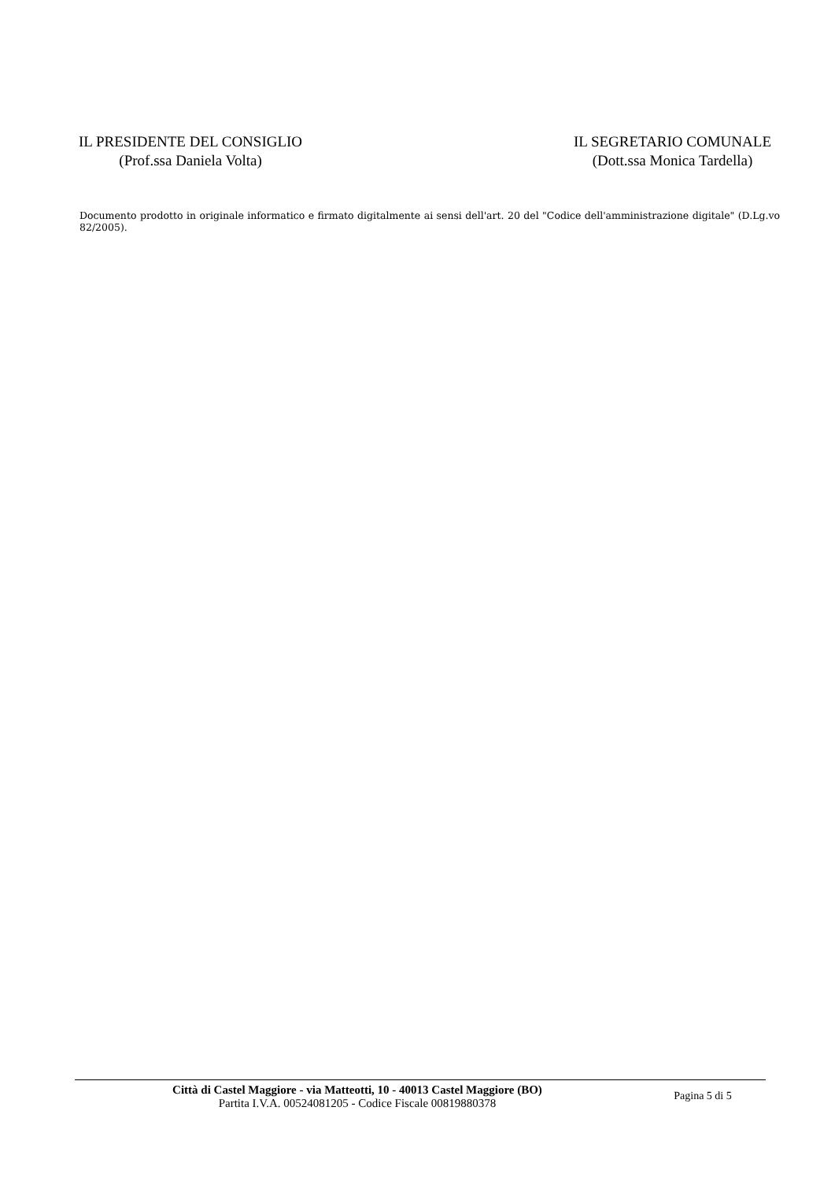IL PRESIDENTE DEL CONSIGLIO
(Prof.ssa Daniela Volta)
IL SEGRETARIO COMUNALE
(Dott.ssa Monica Tardella)
Documento prodotto in originale informatico e firmato digitalmente ai sensi dell'art. 20 del "Codice dell'amministrazione digitale" (D.Lg.vo 82/2005).
Città di Castel Maggiore - via Matteotti, 10 - 40013 Castel Maggiore (BO)
Partita I.V.A. 00524081205 - Codice Fiscale 00819880378
Pagina 5 di 5